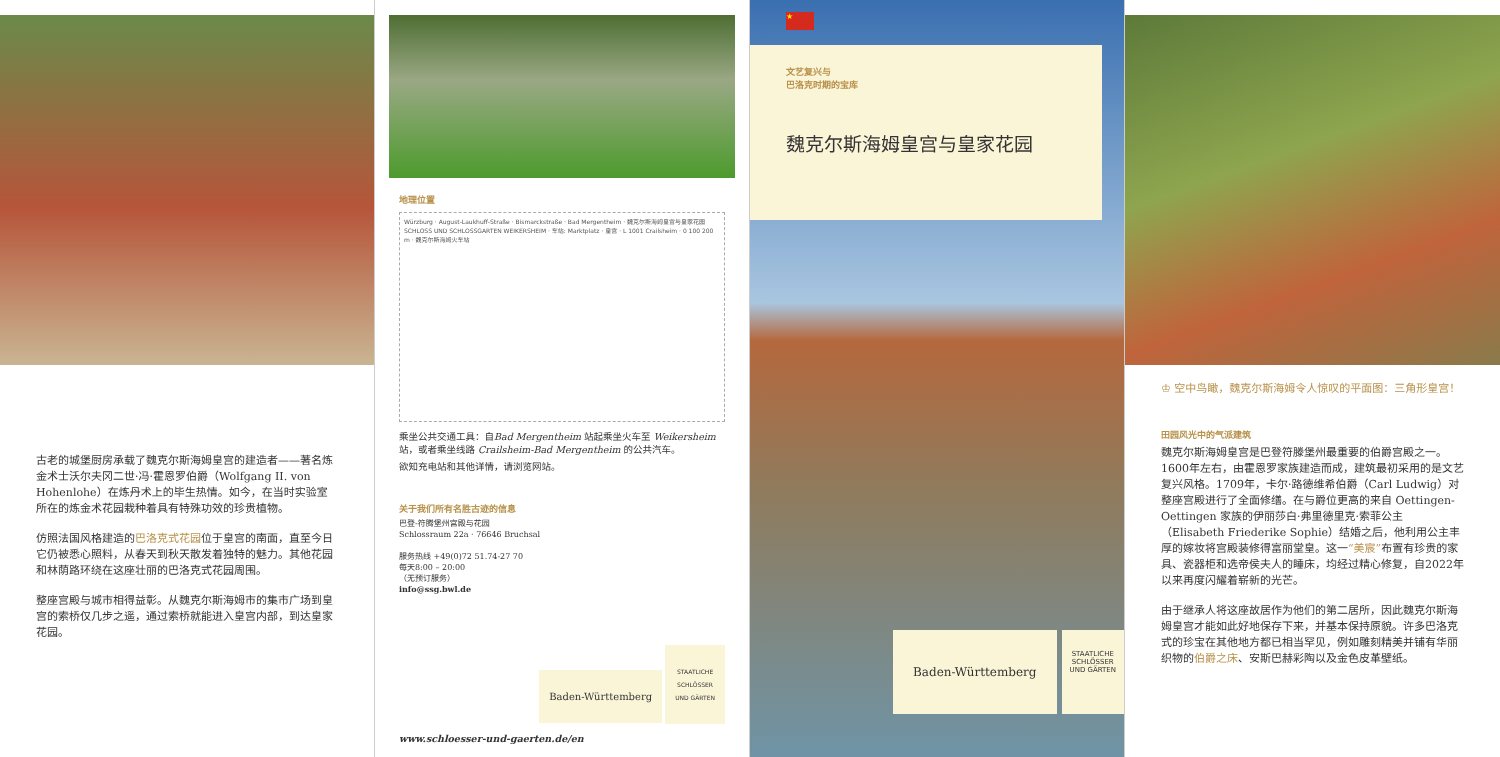古老的城堡厨房承载了魏克尔斯海姆皇宫的建造者——著名炼金术士沃尔夫冈二世·冯·霍恩罗伯爵（Wolfgang II. von Hohenlohe）在炼丹术上的毕生热情。如今，在当时实验室所在的炼金术花园栽种着具有特殊功效的珍贵植物。
仿照法国风格建造的巴洛克式花园位于皇宫的南面，直至今日它仍被悉心照料，从春天到秋天散发着独特的魅力。其他花园和林荫路环绕在这座壮丽的巴洛克式花园周围。
整座宫殿与城市相得益彰。从魏克尔斯海姆市的集市广场到皇宫的索桥仅几步之遥，通过索桥就能进入皇宫内部，到达皇家花园。
地理位置
Würzburg · August-Laukhuff-Straße · Bismarckstraße · Bad Mergentheim · 魏克尔斯海姆皇宫与皇家花园 SCHLOSS UND SCHLOSSGARTEN WEIKERSHEIM · 车站: Marktplatz · 皇宫 · L 1001 Crailsheim · 0 100 200 m · 魏克尔斯海姆火车站
乘坐公共交通工具：自Bad Mergentheim 站起乘坐火车至 Weikersheim 站，或者乘坐线路 Crailsheim-Bad Mergentheim 的公共汽车。
欲知充电站和其他详情，请浏览网站。
关于我们所有名胜古迹的信息
巴登-符腾堡州宫殿与花园
Schlossraum 22a · 76646 Bruchsal
服务热线 +49(0)72 51.74-27 70
每天8:00 – 20:00
（无预订服务）
info@ssg.bwl.de
Baden-Württemberg STAATLICHE
SCHLÖSSER
UND GÄRTEN
www.schloesser-und-gaerten.de/en
★
文艺复兴与
巴洛克时期的宝库
魏克尔斯海姆皇宫与皇家花园
Baden-Württemberg STAATLICHE
SCHLÖSSER
UND GÄRTEN
♔ 空中鸟瞰，魏克尔斯海姆令人惊叹的平面图：三角形皇宫！
田园风光中的气派建筑
魏克尔斯海姆皇宫是巴登符滕堡州最重要的伯爵宫殿之一。1600年左右，由霍恩罗家族建造而成，建筑最初采用的是文艺复兴风格。1709年，卡尔·路德维希伯爵（Carl Ludwig）对整座宫殿进行了全面修缮。在与爵位更高的来自 Oettingen-Oettingen 家族的伊丽莎白·弗里德里克·索菲公主（Elisabeth Friederike Sophie）结婚之后，他利用公主丰厚的嫁妆将宫殿装修得富丽堂皇。这一“美宸”布置有珍贵的家具、瓷器柜和选帝侯夫人的睡床，均经过精心修复，自2022年以来再度闪耀着崭新的光芒。
由于继承人将这座故居作为他们的第二居所，因此魏克尔斯海姆皇宫才能如此好地保存下来，并基本保持原貌。许多巴洛克式的珍宝在其他地方都已相当罕见，例如雕刻精美并铺有华丽织物的伯爵之床、安斯巴赫彩陶以及金色皮革壁纸。